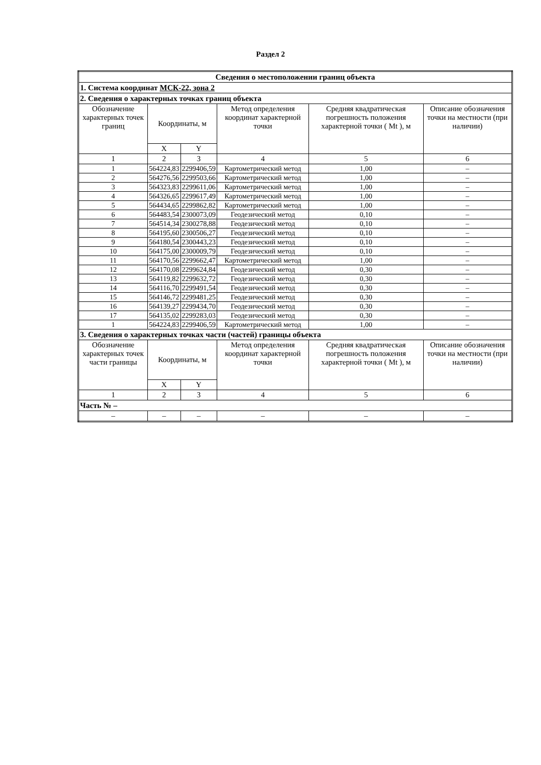Раздел 2
| Сведения о местоположении границ объекта | | | | | |
| 1. Система координат МСК-22, зона 2 | | | | | |
| 2. Сведения о характерных точках границ объекта | | | | | |
| Обозначение характерных точек границ | Координаты, м | | Метод определения координат характерной точки | Средняя квадратическая погрешность положения характерной точки ( Mt ), м | Описание обозначения точки на местности (при наличии) |
| | X | Y | | | |
| 1 | 2 | 3 | 4 | 5 | 6 |
| 1 | 564224,83 | 2299406,59 | Картометрический метод | 1,00 | – |
| 2 | 564276,56 | 2299503,66 | Картометрический метод | 1,00 | – |
| 3 | 564323,83 | 2299611,06 | Картометрический метод | 1,00 | – |
| 4 | 564326,65 | 2299617,49 | Картометрический метод | 1,00 | – |
| 5 | 564434,65 | 2299862,82 | Картометрический метод | 1,00 | – |
| 6 | 564483,54 | 2300073,09 | Геодезический метод | 0,10 | – |
| 7 | 564514,34 | 2300278,88 | Геодезический метод | 0,10 | – |
| 8 | 564195,60 | 2300506,27 | Геодезический метод | 0,10 | – |
| 9 | 564180,54 | 2300443,23 | Геодезический метод | 0,10 | – |
| 10 | 564175,00 | 2300009,79 | Геодезический метод | 0,10 | – |
| 11 | 564170,56 | 2299662,47 | Картометрический метод | 1,00 | – |
| 12 | 564170,08 | 2299624,84 | Геодезический метод | 0,30 | – |
| 13 | 564119,82 | 2299632,72 | Геодезический метод | 0,30 | – |
| 14 | 564116,70 | 2299491,54 | Геодезический метод | 0,30 | – |
| 15 | 564146,72 | 2299481,25 | Геодезический метод | 0,30 | – |
| 16 | 564139,27 | 2299434,70 | Геодезический метод | 0,30 | – |
| 17 | 564135,02 | 2299283,03 | Геодезический метод | 0,30 | – |
| 1 | 564224,83 | 2299406,59 | Картометрический метод | 1,00 | – |
| 3. Сведения о характерных точках части (частей) границы объекта | | | | | |
| Обозначение характерных точек части границы | Координаты, м | | Метод определения координат характерной точки | Средняя квадратическая погрешность положения характерной точки ( Mt ), м | Описание обозначения точки на местности (при наличии) |
| | X | Y | | | |
| 1 | 2 | 3 | 4 | 5 | 6 |
| Часть № – | | | | | |
| – | – | – | – | – | – |